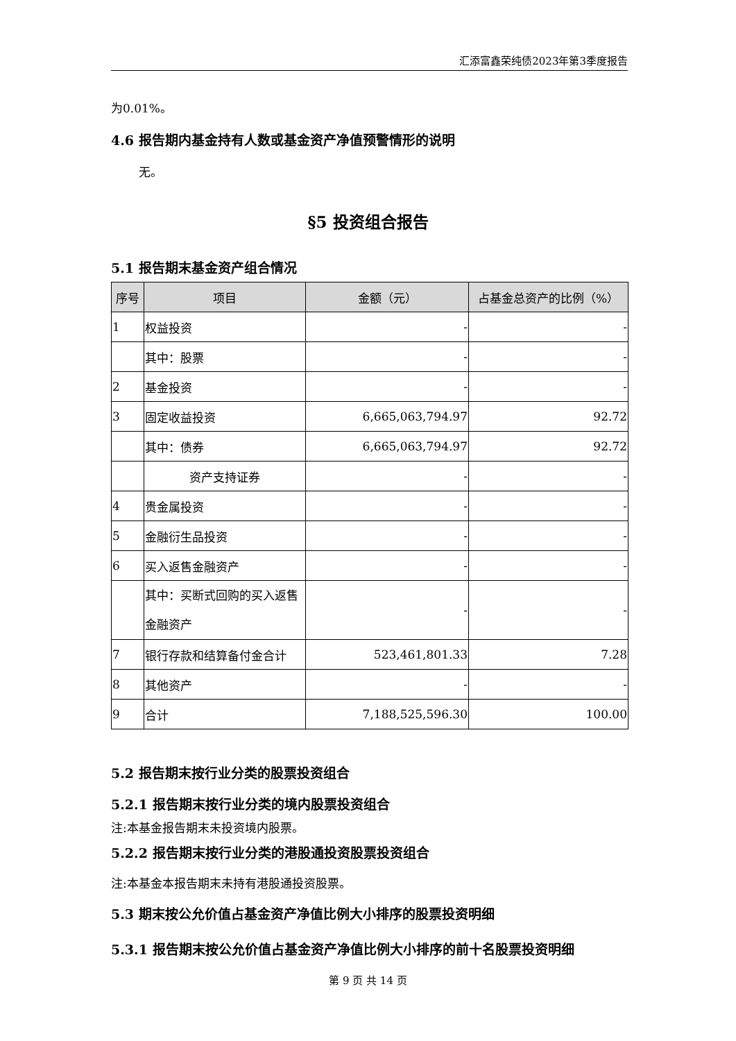汇添富鑫荣纯债2023年第3季度报告
为0.01%。
4.6 报告期内基金持有人数或基金资产净值预警情形的说明
无。
§5 投资组合报告
5.1 报告期末基金资产组合情况
| 序号 | 项目 | 金额（元） | 占基金总资产的比例（%） |
| --- | --- | --- | --- |
| 1 | 权益投资 | - | - |
| | 其中：股票 | - | - |
| 2 | 基金投资 | - | - |
| 3 | 固定收益投资 | 6,665,063,794.97 | 92.72 |
| | 其中：债券 | 6,665,063,794.97 | 92.72 |
| | 资产支持证券 | - | - |
| 4 | 贵金属投资 | - | - |
| 5 | 金融衍生品投资 | - | - |
| 6 | 买入返售金融资产 | - | - |
| | 其中：买断式回购的买入返售金融资产 | - | - |
| 7 | 银行存款和结算备付金合计 | 523,461,801.33 | 7.28 |
| 8 | 其他资产 | - | - |
| 9 | 合计 | 7,188,525,596.30 | 100.00 |
5.2 报告期末按行业分类的股票投资组合
5.2.1 报告期末按行业分类的境内股票投资组合
注:本基金报告期末未投资境内股票。
5.2.2 报告期末按行业分类的港股通投资股票投资组合
注:本基金本报告期末未持有港股通投资股票。
5.3 期末按公允价值占基金资产净值比例大小排序的股票投资明细
5.3.1 报告期末按公允价值占基金资产净值比例大小排序的前十名股票投资明细
第 9 页 共 14 页